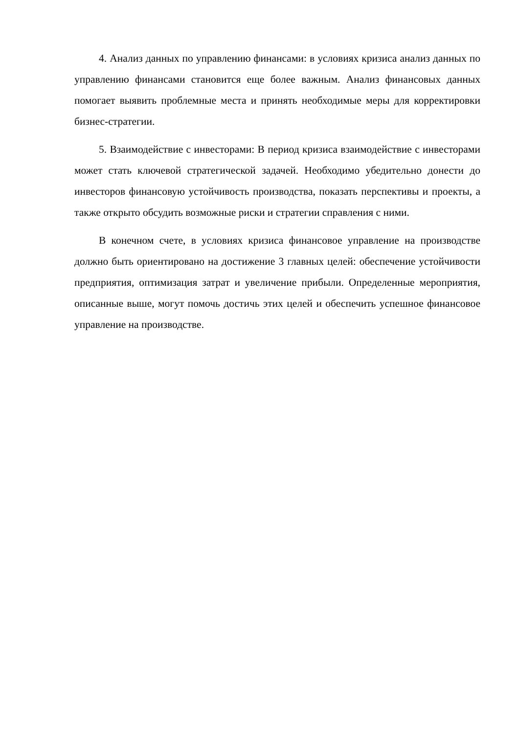4. Анализ данных по управлению финансами: в условиях кризиса анализ данных по управлению финансами становится еще более важным. Анализ финансовых данных помогает выявить проблемные места и принять необходимые меры для корректировки бизнес-стратегии.
5. Взаимодействие с инвесторами: В период кризиса взаимодействие с инвесторами может стать ключевой стратегической задачей. Необходимо убедительно донести до инвесторов финансовую устойчивость производства, показать перспективы и проекты, а также открыто обсудить возможные риски и стратегии справления с ними.
В конечном счете, в условиях кризиса финансовое управление на производстве должно быть ориентировано на достижение 3 главных целей: обеспечение устойчивости предприятия, оптимизация затрат и увеличение прибыли. Определенные мероприятия, описанные выше, могут помочь достичь этих целей и обеспечить успешное финансовое управление на производстве.